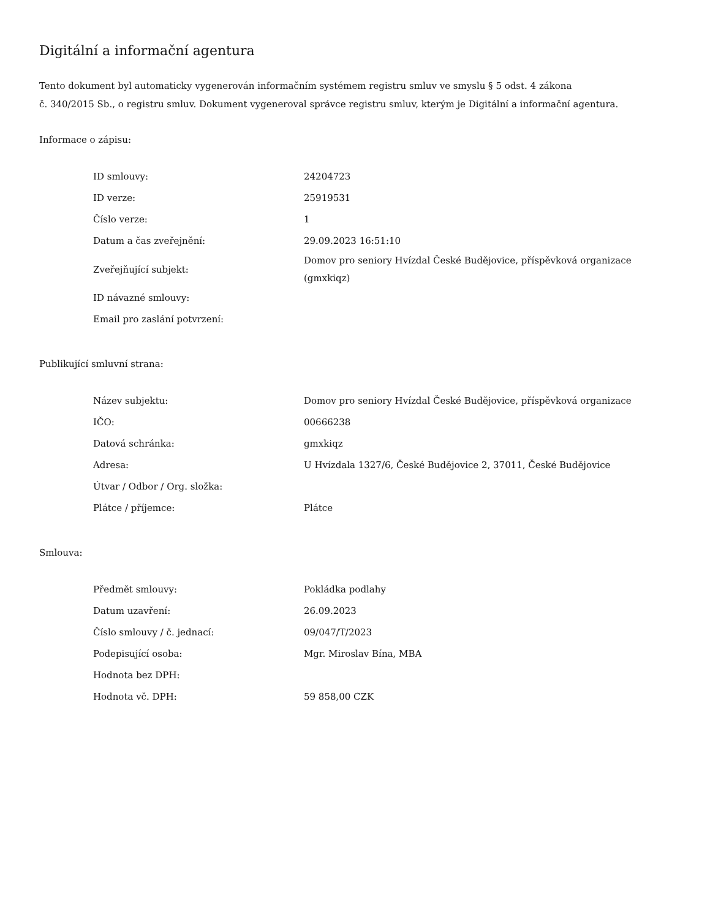Digitální a informační agentura
Tento dokument byl automaticky vygenerován informačním systémem registru smluv ve smyslu § 5 odst. 4 zákona
č. 340/2015 Sb., o registru smluv. Dokument vygeneroval správce registru smluv, kterým je Digitální a informační agentura.
Informace o zápisu:
| ID smlouvy: | 24204723 |
| ID verze: | 25919531 |
| Číslo verze: | 1 |
| Datum a čas zveřejnění: | 29.09.2023 16:51:10 |
| Zveřejňující subjekt: | Domov pro seniory Hvízdal České Budějovice, příspěvková organizace (gmxkiqz) |
| ID návazné smlouvy: | |
| Email pro zaslání potvrzení: | |
Publikující smluvní strana:
| Název subjektu: | Domov pro seniory Hvízdal České Budějovice, příspěvková organizace |
| IČO: | 00666238 |
| Datová schránka: | gmxkiqz |
| Adresa: | U Hvízdala 1327/6, České Budějovice 2, 37011, České Budějovice |
| Útvar / Odbor / Org. složka: | |
| Plátce / příjemce: | Plátce |
Smlouva:
| Předmět smlouvy: | Pokládka podlahy |
| Datum uzavření: | 26.09.2023 |
| Číslo smlouvy / č. jednací: | 09/047/T/2023 |
| Podepisující osoba: | Mgr. Miroslav Bína, MBA |
| Hodnota bez DPH: | |
| Hodnota vč. DPH: | 59 858,00 CZK |